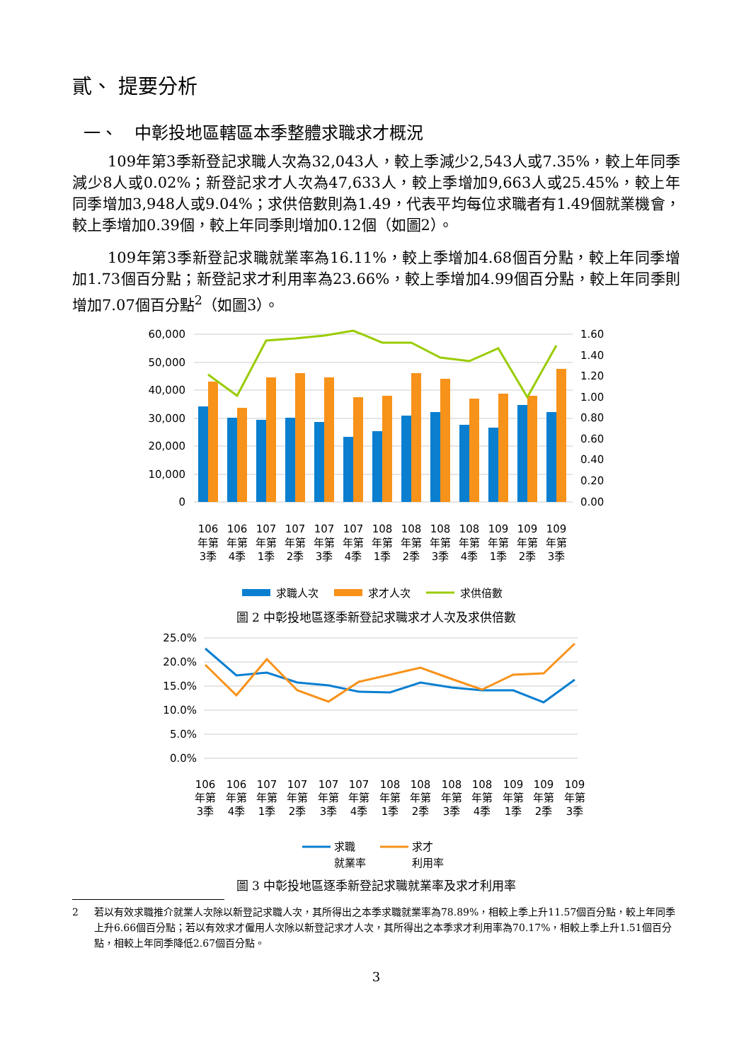貳、 提要分析
一、　中彰投地區轄區本季整體求職求才概況
109年第3季新登記求職人次為32,043人，較上季減少2,543人或7.35%，較上年同季減少8人或0.02%；新登記求才人次為47,633人，較上季增加9,663人或25.45%，較上年同季增加3,948人或9.04%；求供倍數則為1.49，代表平均每位求職者有1.49個就業機會，較上季增加0.39個，較上年同季則增加0.12個（如圖2）。
109年第3季新登記求職就業率為16.11%，較上季增加4.68個百分點，較上年同季增加1.73個百分點；新登記求才利用率為23.66%，較上季增加4.99個百分點，較上年同季則增加7.07個百分點<sup>2</sup>（如圖3）。
60,000
50,000
40,000
30,000
20,000
10,000
0
1.60
1.40
1.20
1.00
0.80
0.60
0.40
0.20
0.00
106
106
107
107
107
107
108
108
108
108
109
109
109
年第
年第
年第
年第
年第
年第
年第
年第
年第
年第
年第
年第
年第
3季
4季
1季
2季
3季
4季
1季
2季
3季
4季
1季
2季
3季
求職人次
求才人次
求供倍數
圖 2 中彰投地區逐季新登記求職求才人次及求供倍數
25.0%
20.0%
15.0%
10.0%
5.0%
0.0%
106
106
107
107
107
107
108
108
108
108
109
109
109
年第
年第
年第
年第
年第
年第
年第
年第
年第
年第
年第
年第
年第
3季
4季
1季
2季
3季
4季
1季
2季
3季
4季
1季
2季
3季
求職
就業率
求才
利用率
圖 3 中彰投地區逐季新登記求職就業率及求才利用率
2 若以有效求職推介就業人次除以新登記求職人次，其所得出之本季求職就業率為78.89%，相較上季上升11.57個百分點，較上年同季上升6.66個百分點；若以有效求才僱用人次除以新登記求才人次，其所得出之本季求才利用率為70.17%，相較上季上升1.51個百分點，相較上年同季降低2.67個百分點。
3